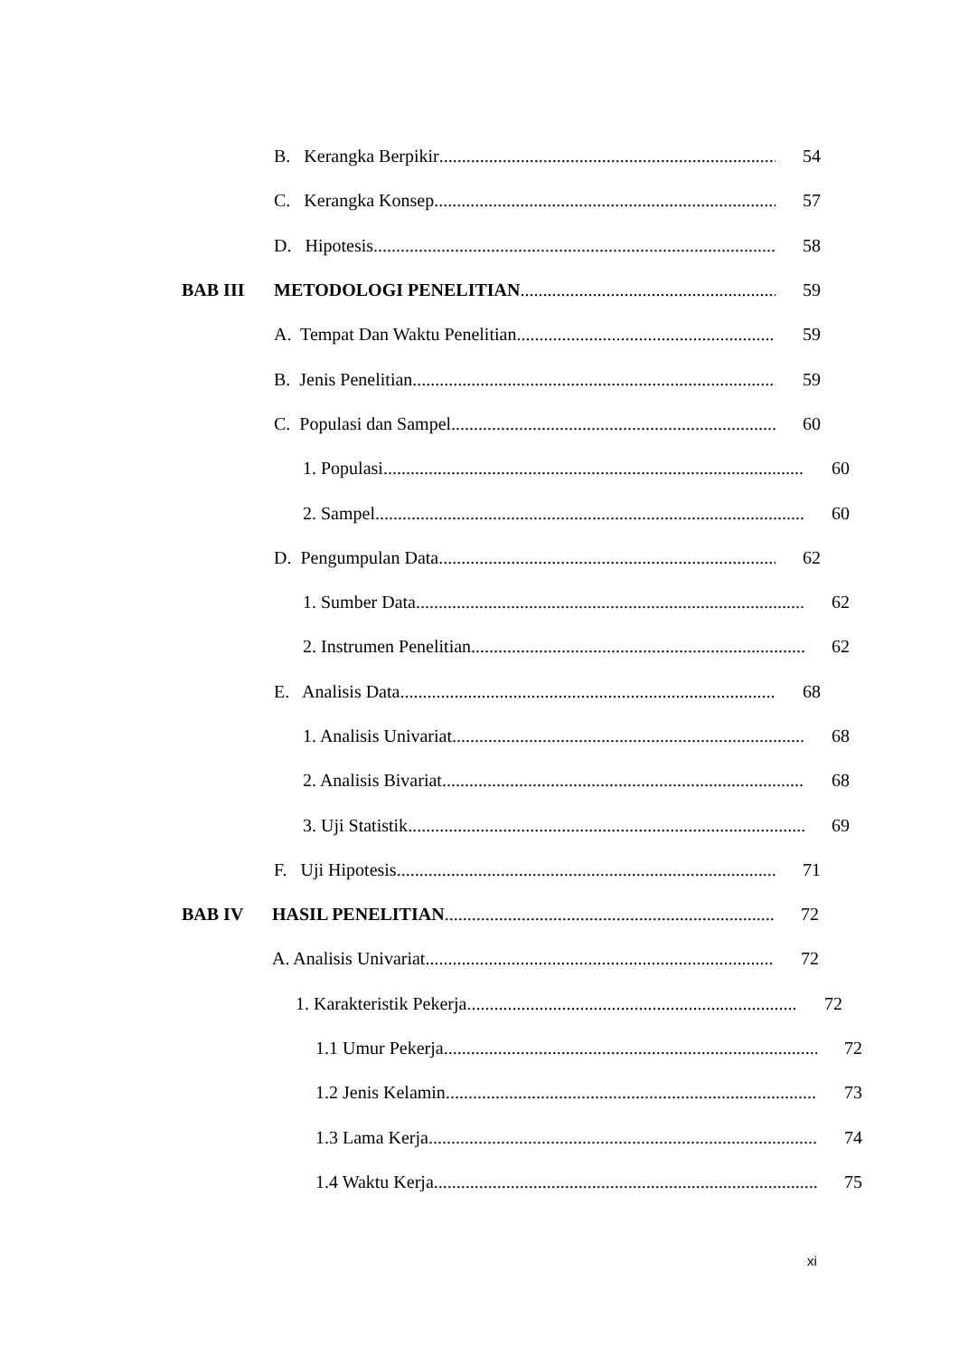B. Kerangka Berpikir 54
C. Kerangka Konsep 57
D. Hipotesis 58
BAB III METODOLOGI PENELITIAN 59
A. Tempat Dan Waktu Penelitian 59
B. Jenis Penelitian 59
C. Populasi dan Sampel 60
1. Populasi 60
2. Sampel 60
D. Pengumpulan Data 62
1. Sumber Data 62
2. Instrumen Penelitian 62
E. Analisis Data 68
1. Analisis Univariat 68
2. Analisis Bivariat 68
3. Uji Statistik 69
F. Uji Hipotesis 71
BAB IV HASIL PENELITIAN 72
A. Analisis Univariat 72
1. Karakteristik Pekerja 72
1.1 Umur Pekerja 72
1.2 Jenis Kelamin 73
1.3 Lama Kerja 74
1.4 Waktu Kerja 75
xi